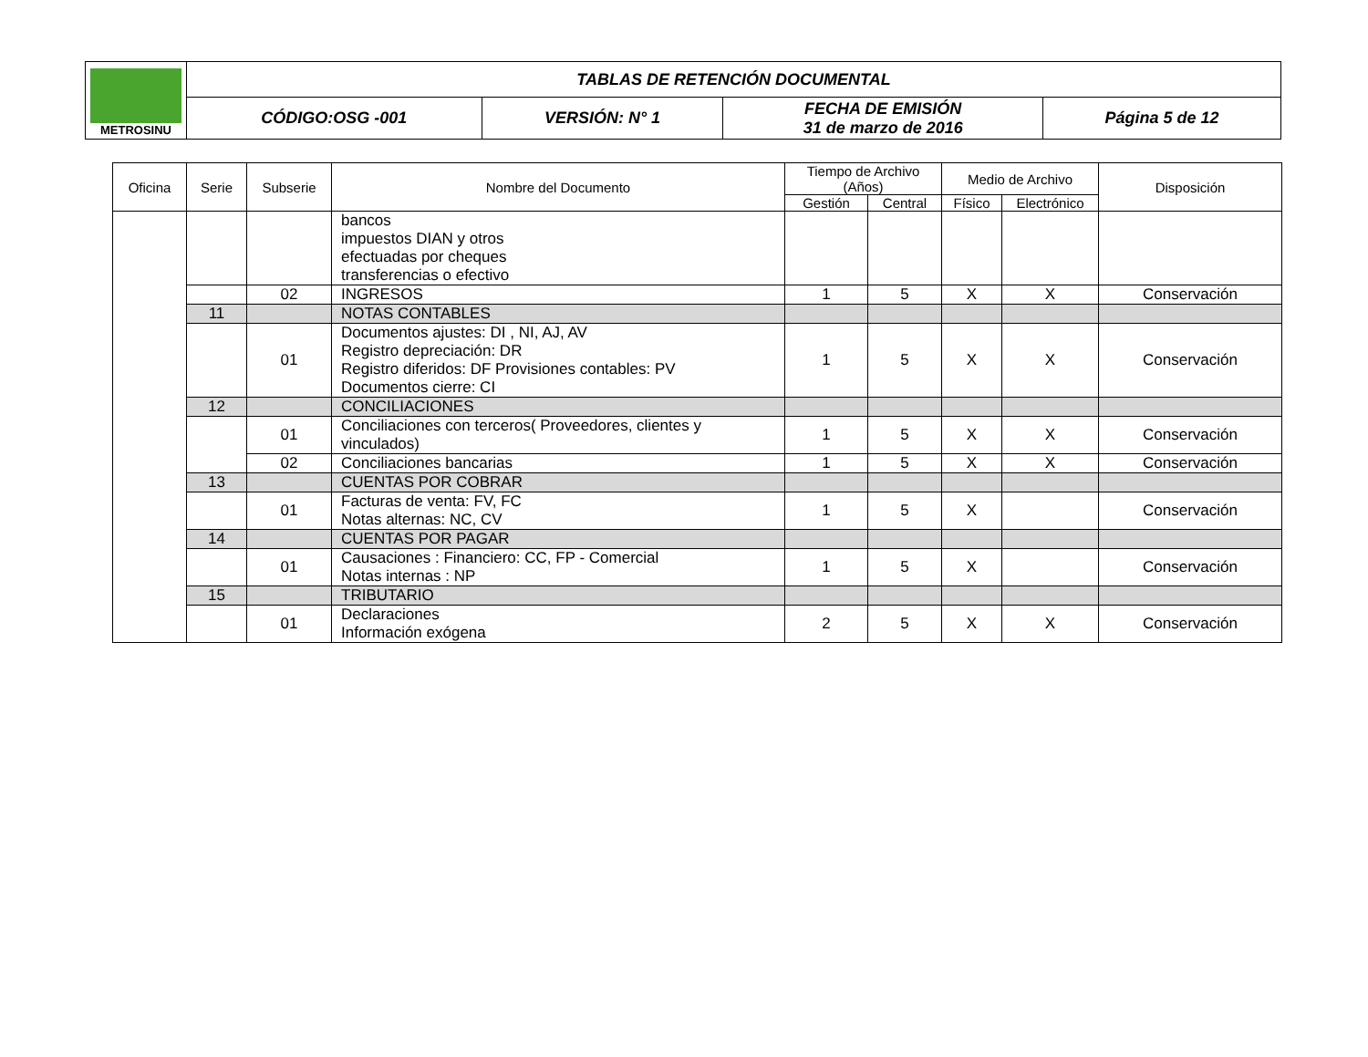| METROSINU | TABLAS DE RETENCIÓN DOCUMENTAL | | | |
| | CÓDIGO:OSG -001 | VERSIÓN: N° 1 | FECHA DE EMISIÓN 31 de marzo de 2016 | Página 5 de 12 |
| Oficina | Serie | Subserie | Nombre del Documento | Tiempo de Archivo (Años) | | Medio de Archivo | | Disposición |
| --- | --- | --- | --- | --- | --- | --- | --- | --- |
| | | | | Gestión | Central | Físico | Electrónico | |
| | | | bancos impuestos DIAN y otros efectuadas por cheques transferencias o efectivo | | | | | |
| | | 02 | INGRESOS | 1 | 5 | X | X | Conservación |
| | 11 | | NOTAS CONTABLES | | | | | |
| | | 01 | Documentos ajustes: DI , NI, AJ, AV Registro depreciación: DR Registro diferidos: DF Provisiones contables: PV Documentos cierre: CI | 1 | 5 | X | X | Conservación |
| | 12 | | CONCILIACIONES | | | | | |
| | | 01 | Conciliaciones con terceros( Proveedores, clientes y vinculados) | 1 | 5 | X | X | Conservación |
| | | 02 | Conciliaciones bancarias | 1 | 5 | X | X | Conservación |
| | 13 | | CUENTAS POR COBRAR | | | | | |
| | | 01 | Facturas de venta: FV, FC Notas alternas: NC, CV | 1 | 5 | X | | Conservación |
| | 14 | | CUENTAS POR PAGAR | | | | | |
| | | 01 | Causaciones : Financiero: CC, FP - Comercial Notas internas : NP | 1 | 5 | X | | Conservación |
| | 15 | | TRIBUTARIO | | | | | |
| | | 01 | Declaraciones Información exógena | 2 | 5 | X | X | Conservación |